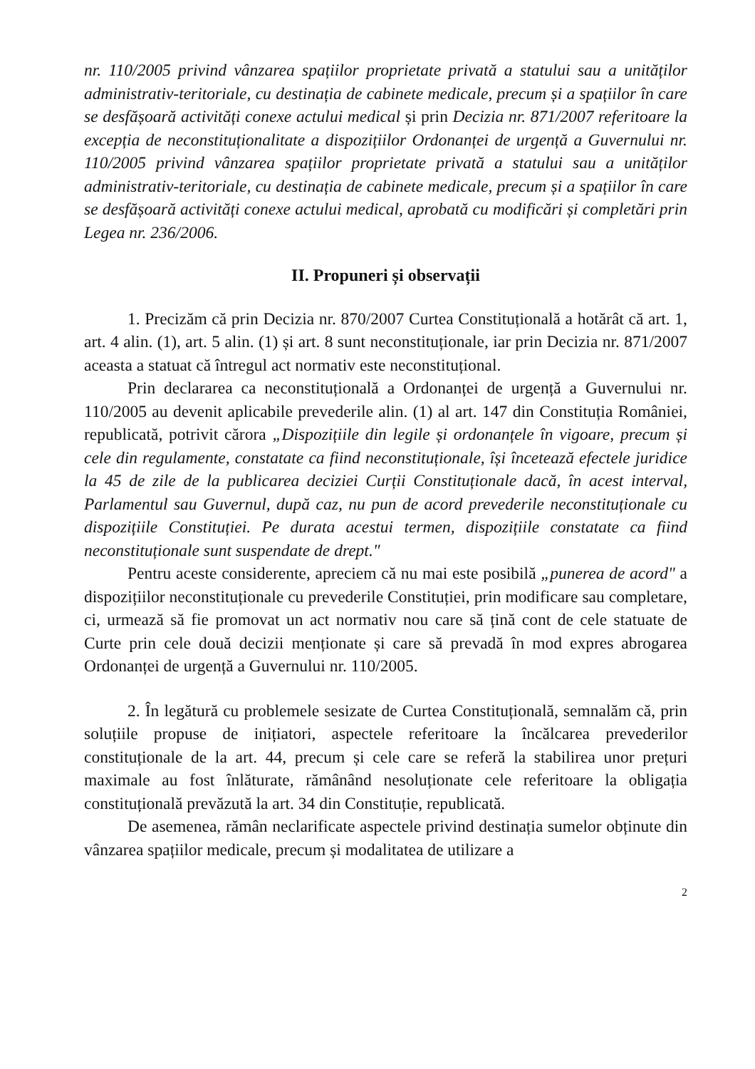nr. 110/2005 privind vânzarea spațiilor proprietate privată a statului sau a unităților administrativ-teritoriale, cu destinația de cabinete medicale, precum și a spațiilor în care se desfășoară activități conexe actului medical și prin Decizia nr. 871/2007 referitoare la excepția de neconstituționalitate a dispozițiilor Ordonanței de urgență a Guvernului nr. 110/2005 privind vânzarea spațiilor proprietate privată a statului sau a unităților administrativ-teritoriale, cu destinația de cabinete medicale, precum și a spațiilor în care se desfășoară activități conexe actului medical, aprobată cu modificări și completări prin Legea nr. 236/2006.
II. Propuneri și observații
1. Precizăm că prin Decizia nr. 870/2007 Curtea Constituțională a hotărât că art. 1, art. 4 alin. (1), art. 5 alin. (1) și art. 8 sunt neconstituționale, iar prin Decizia nr. 871/2007 aceasta a statuat că întregul act normativ este neconstituțional.
Prin declararea ca neconstituțională a Ordonanței de urgență a Guvernului nr. 110/2005 au devenit aplicabile prevederile alin. (1) al art. 147 din Constituția României, republicată, potrivit cărora „Dispozițiile din legile și ordonanțele în vigoare, precum și cele din regulamente, constatate ca fiind neconstituționale, își încetează efectele juridice la 45 de zile de la publicarea deciziei Curții Constituționale dacă, în acest interval, Parlamentul sau Guvernul, după caz, nu pun de acord prevederile neconstituționale cu dispozițiile Constituției. Pe durata acestui termen, dispozițiile constatate ca fiind neconstituționale sunt suspendate de drept."
Pentru aceste considerente, apreciem că nu mai este posibilă „punerea de acord" a dispozițiilor neconstituționale cu prevederile Constituției, prin modificare sau completare, ci, urmează să fie promovat un act normativ nou care să țină cont de cele statuate de Curte prin cele două decizii menționate și care să prevadă în mod expres abrogarea Ordonanței de urgență a Guvernului nr. 110/2005.
2. În legătură cu problemele sesizate de Curtea Constituțională, semnalăm că, prin soluțiile propuse de inițiatori, aspectele referitoare la încălcarea prevederilor constituționale de la art. 44, precum și cele care se referă la stabilirea unor prețuri maximale au fost înlăturate, rămânând nesoluționate cele referitoare la obligația constituțională prevăzută la art. 34 din Constituție, republicată.
De asemenea, rămân neclarificate aspectele privind destinația sumelor obținute din vânzarea spațiilor medicale, precum și modalitatea de utilizare a
2